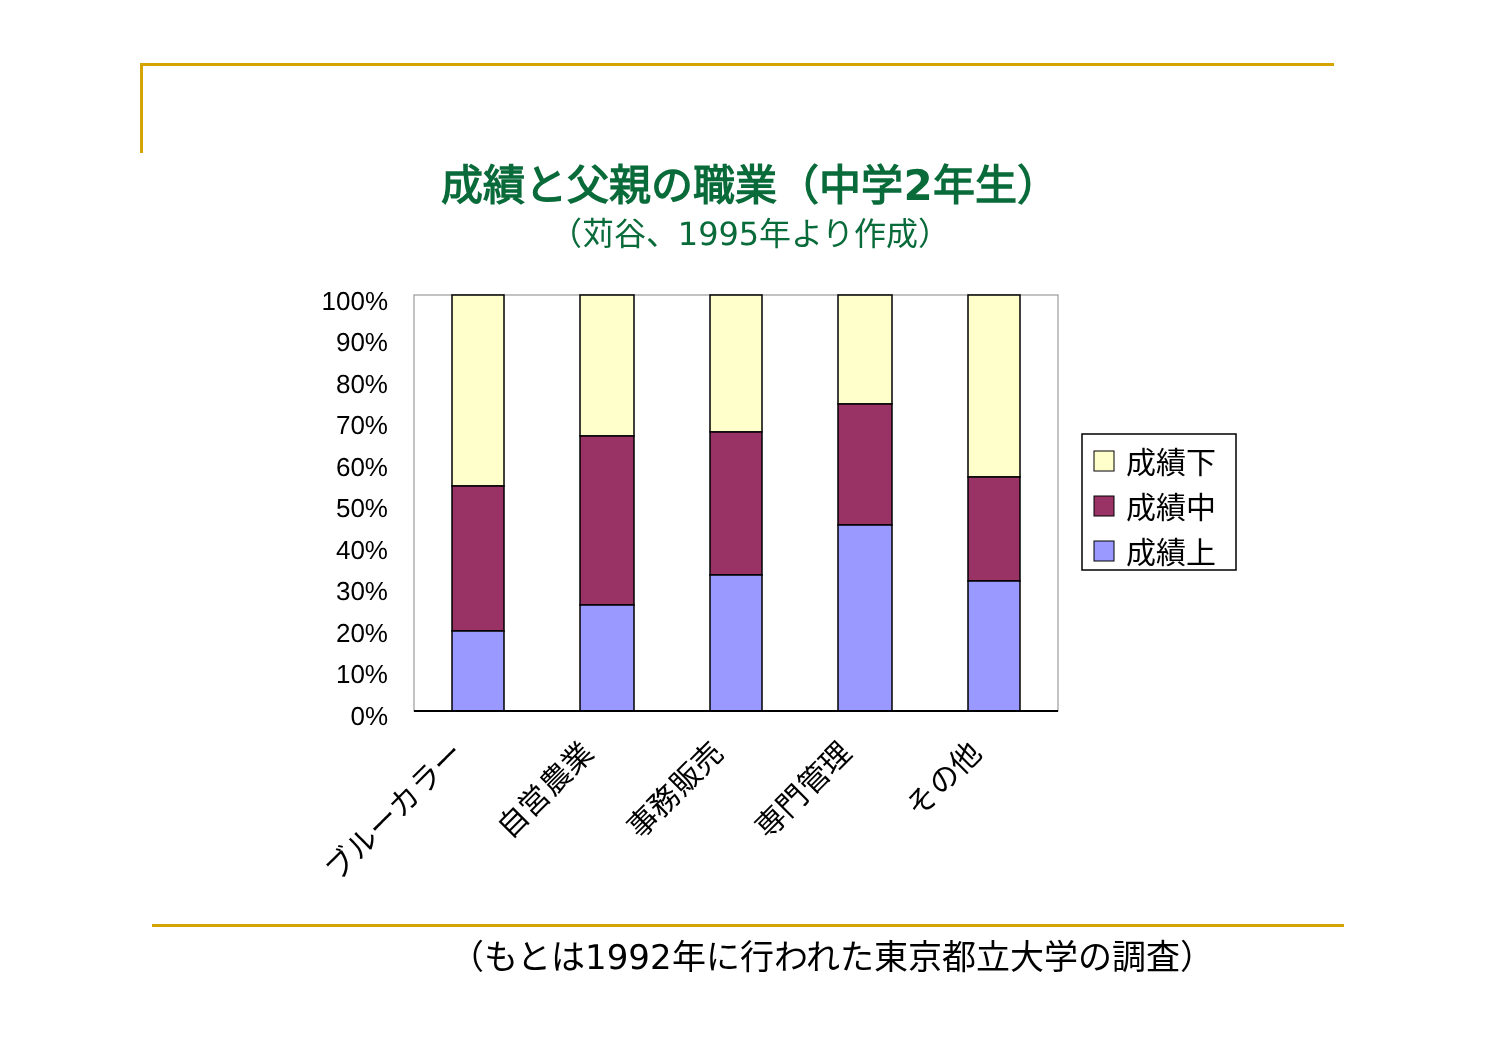成績と父親の職業（中学2年生）
（苅谷、1995年より作成）
100%
90%
80%
70%
60%
50%
40%
30%
20%
10%
0%
成績下
成績中
成績上
ブルーカラー
自営農業
事務販売
専門管理
その他
（もとは1992年に行われた東京都立大学の調査）